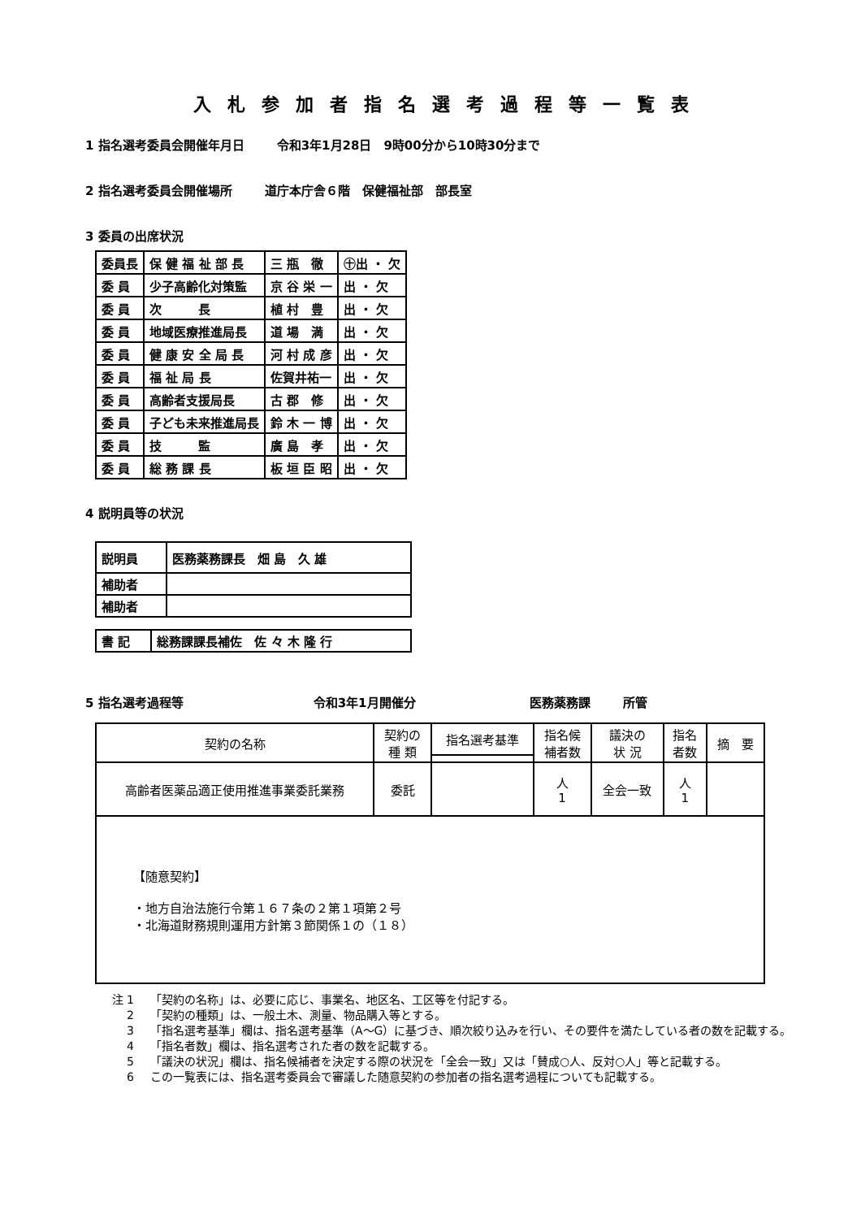入札参加者指名選考過程等一覧表
1 指名選考委員会開催年月日 令和3年1月28日　9時00分から10時30分まで
2 指名選考委員会開催場所 道庁本庁舎６階　保健福祉部　部長室
3 委員の出席状況
| 委員長 | 保 健 福 祉 部 長 | 三 瓶 徹 | ㊉出 ・ 欠 |
| 委 員 | 少子高齢化対策監 | 京 谷 栄 一 | 出 ・ 欠 |
| 委 員 | 次 長 | 植 村 豊 | 出 ・ 欠 |
| 委 員 | 地域医療推進局長 | 道 場 満 | 出 ・ 欠 |
| 委 員 | 健 康 安 全 局 長 | 河 村 成 彦 | 出 ・ 欠 |
| 委 員 | 福 祉 局 長 | 佐賀井祐一 | 出 ・ 欠 |
| 委 員 | 高齢者支援局長 | 古 郡 修 | 出 ・ 欠 |
| 委 員 | 子ども未来推進局長 | 鈴 木 一 博 | 出 ・ 欠 |
| 委 員 | 技 監 | 廣 島 孝 | 出 ・ 欠 |
| 委 員 | 総 務 課 長 | 板 垣 臣 昭 | 出 ・ 欠 |
4 説明員等の状況
| 説明員 | 医務薬務課長 畑 島 久 雄 |
| 補助者 | |
| 補助者 | |
| 書 記 | 総務課課長補佐 佐 々 木 隆 行 |
5 指名選考過程等 令和3年1月開催分 医務薬務課 所管
| 契約の名称 | 契約の 種 類 | 指名選考基準 | 指名候 補者数 | 議決の 状 況 | 指名 者数 | 摘 要 |
| --- | --- | --- | --- | --- | --- | --- |
| 高齢者医薬品適正使用推進事業委託業務 | 委託 | | 人 1 | 全会一致 | 人 1 | |
| 【随意契約】 ・地方自治法施行令第１６７条の２第１項第２号 ・北海道財務規則運用方針第３節関係１の（１８） | | | | | | |
注 1 「契約の名称」は、必要に応じ、事業名、地区名、工区等を付記する。
2 「契約の種類」は、一般土木、測量、物品購入等とする。
3 「指名選考基準」欄は、指名選考基準（A～G）に基づき、順次絞り込みを行い、その要件を満たしている者の数を記載する。
4 「指名者数」欄は、指名選考された者の数を記載する。
5 「議決の状況」欄は、指名候補者を決定する際の状況を「全会一致」又は「賛成○人、反対○人」等と記載する。
6 この一覧表には、指名選考委員会で審議した随意契約の参加者の指名選考過程についても記載する。